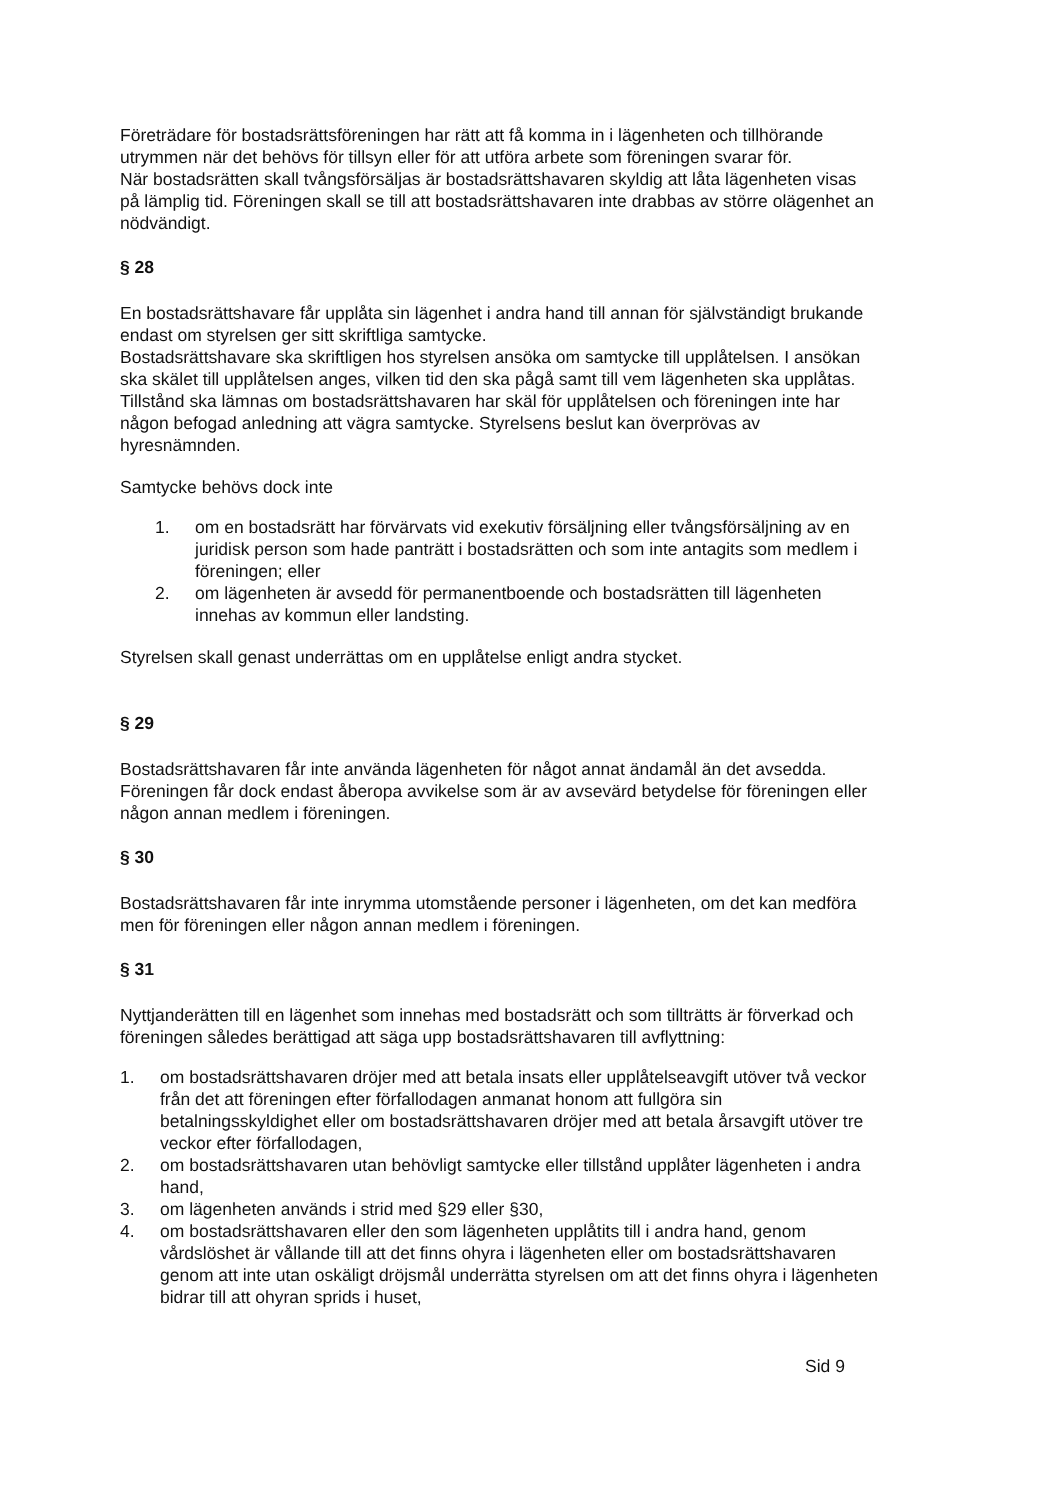Företrädare för bostadsrättsföreningen har rätt att få komma in i lägenheten och tillhörande utrymmen när det behövs för tillsyn eller för att utföra arbete som föreningen svarar för.
När bostadsrätten skall tvångsförsäljas är bostadsrättshavaren skyldig att låta lägenheten visas på lämplig tid. Föreningen skall se till att bostadsrättshavaren inte drabbas av större olägenhet an nödvändigt.
§ 28
En bostadsrättshavare får upplåta sin lägenhet i andra hand till annan för självständigt brukande endast om styrelsen ger sitt skriftliga samtycke.
Bostadsrättshavare ska skriftligen hos styrelsen ansöka om samtycke till upplåtelsen. I ansökan ska skälet till upplåtelsen anges, vilken tid den ska pågå samt till vem lägenheten ska upplåtas. Tillstånd ska lämnas om bostadsrättshavaren har skäl för upplåtelsen och föreningen inte har någon befogad anledning att vägra samtycke. Styrelsens beslut kan överprövas av hyresnämnden.
Samtycke behövs dock inte
1. om en bostadsrätt har förvärvats vid exekutiv försäljning eller tvångsförsäljning av en juridisk person som hade panträtt i bostadsrätten och som inte antagits som medlem i föreningen; eller
2. om lägenheten är avsedd för permanentboende och bostadsrätten till lägenheten innehas av kommun eller landsting.
Styrelsen skall genast underrättas om en upplåtelse enligt andra stycket.
§ 29
Bostadsrättshavaren får inte använda lägenheten för något annat ändamål än det avsedda. Föreningen får dock endast åberopa avvikelse som är av avsevärd betydelse för föreningen eller någon annan medlem i föreningen.
§ 30
Bostadsrättshavaren får inte inrymma utomstående personer i lägenheten, om det kan medföra men för föreningen eller någon annan medlem i föreningen.
§ 31
Nyttjanderätten till en lägenhet som innehas med bostadsrätt och som tillträtts är förverkad och föreningen således berättigad att säga upp bostadsrättshavaren till avflyttning:
1. om bostadsrättshavaren dröjer med att betala insats eller upplåtelseavgift utöver två veckor från det att föreningen efter förfallodagen anmanat honom att fullgöra sin betalningsskyldighet eller om bostadsrättshavaren dröjer med att betala årsavgift utöver tre veckor efter förfallodagen,
2. om bostadsrättshavaren utan behövligt samtycke eller tillstånd upplåter lägenheten i andra hand,
3. om lägenheten används i strid med §29 eller §30,
4. om bostadsrättshavaren eller den som lägenheten upplåtits till i andra hand, genom vårdslöshet är vållande till att det finns ohyra i lägenheten eller om bostadsrättshavaren genom att inte utan oskäligt dröjsmål underrätta styrelsen om att det finns ohyra i lägenheten bidrar till att ohyran sprids i huset,
Sid 9